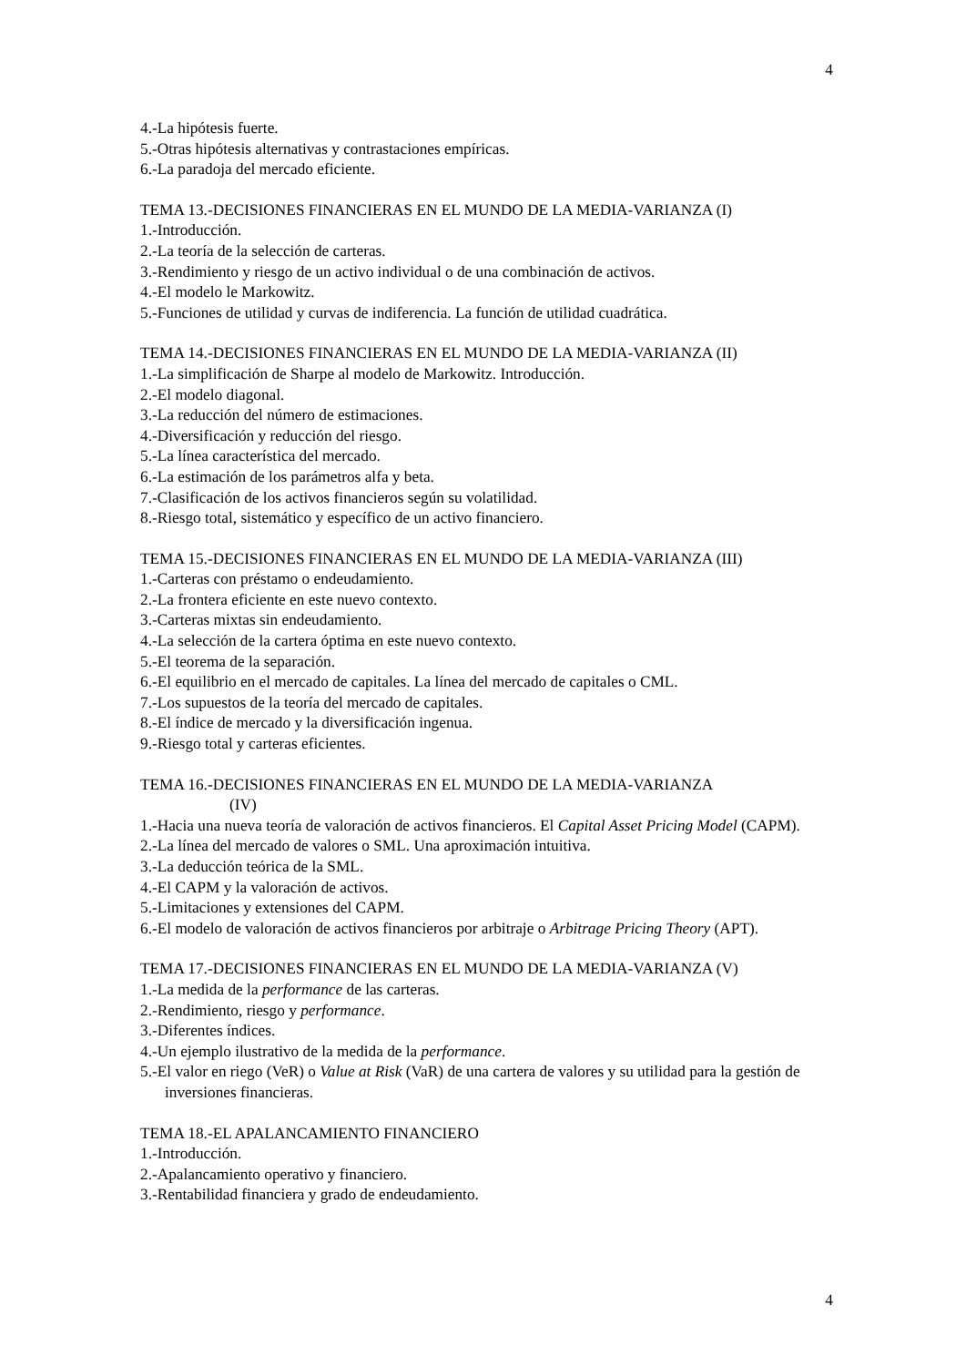4
4.-La hipótesis fuerte.
5.-Otras hipótesis alternativas y contrastaciones empíricas.
6.-La paradoja del mercado eficiente.
TEMA 13.-DECISIONES FINANCIERAS EN EL MUNDO DE LA MEDIA-VARIANZA (I)
1.-Introducción.
2.-La teoría de la selección de carteras.
3.-Rendimiento y riesgo de un activo individual o de una combinación de activos.
4.-El modelo le Markowitz.
5.-Funciones de utilidad y curvas de indiferencia. La función de utilidad cuadrática.
TEMA 14.-DECISIONES FINANCIERAS EN EL MUNDO DE LA MEDIA-VARIANZA (II)
1.-La simplificación de Sharpe al modelo de Markowitz. Introducción.
2.-El modelo diagonal.
3.-La reducción del número de estimaciones.
4.-Diversificación y reducción del riesgo.
5.-La línea característica del mercado.
6.-La estimación de los parámetros alfa y beta.
7.-Clasificación de los activos financieros según su volatilidad.
8.-Riesgo total, sistemático y específico de un activo financiero.
TEMA 15.-DECISIONES FINANCIERAS EN EL MUNDO DE LA MEDIA-VARIANZA (III)
1.-Carteras con préstamo o endeudamiento.
2.-La frontera eficiente en este nuevo contexto.
3.-Carteras mixtas sin endeudamiento.
4.-La selección de la cartera óptima en este nuevo contexto.
5.-El teorema de la separación.
6.-El equilibrio en el mercado de capitales. La línea del mercado de capitales o CML.
7.-Los supuestos de la teoría del mercado de capitales.
8.-El índice de mercado y la diversificación ingenua.
9.-Riesgo total y carteras eficientes.
TEMA 16.-DECISIONES FINANCIERAS EN EL MUNDO DE LA MEDIA-VARIANZA
(IV)
1.-Hacia una nueva teoría de valoración de activos financieros. El Capital Asset Pricing Model (CAPM).
2.-La línea del mercado de valores o SML. Una aproximación intuitiva.
3.-La deducción teórica de la SML.
4.-El CAPM y la valoración de activos.
5.-Limitaciones y extensiones del CAPM.
6.-El modelo de valoración de activos financieros por arbitraje o Arbitrage Pricing Theory (APT).
TEMA 17.-DECISIONES FINANCIERAS EN EL MUNDO DE LA MEDIA-VARIANZA (V)
1.-La medida de la performance de las carteras.
2.-Rendimiento, riesgo y performance.
3.-Diferentes índices.
4.-Un ejemplo ilustrativo de la medida de la performance.
5.-El valor en riego (VeR) o Value at Risk (VaR) de una cartera de valores y su utilidad para la gestión de inversiones financieras.
TEMA 18.-EL APALANCAMIENTO FINANCIERO
1.-Introducción.
2.-Apalancamiento operativo y financiero.
3.-Rentabilidad financiera y grado de endeudamiento.
4